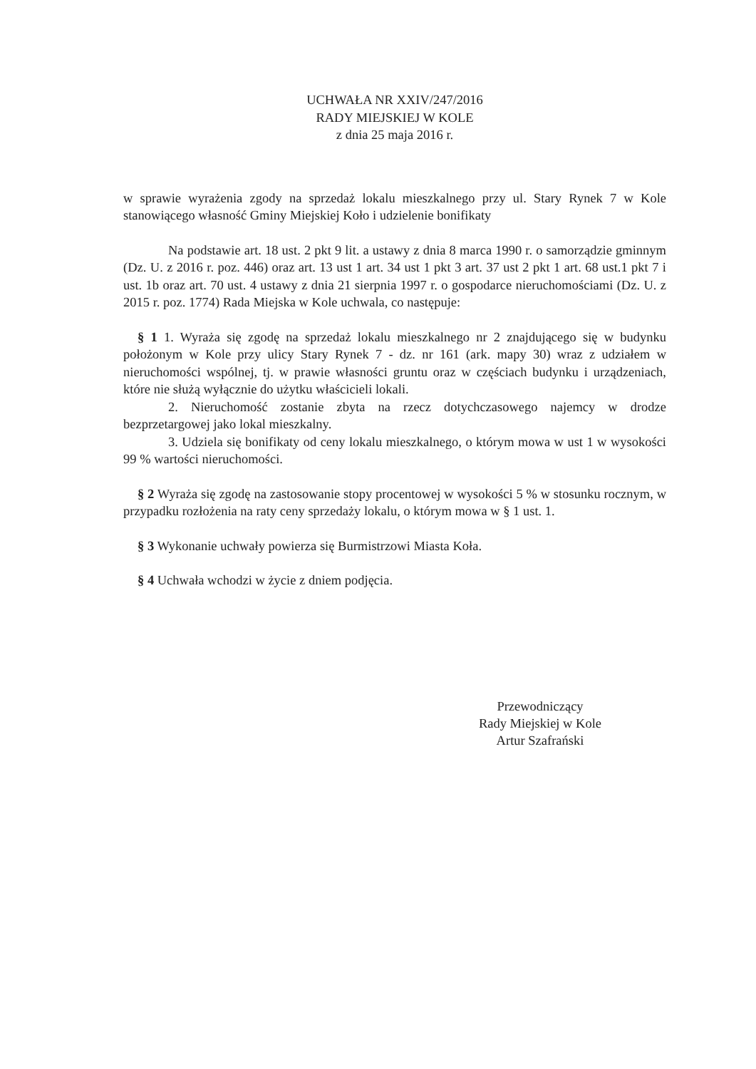UCHWAŁA NR XXIV/247/2016
RADY MIEJSKIEJ W KOLE
z dnia 25 maja 2016 r.
w sprawie wyrażenia zgody na sprzedaż lokalu mieszkalnego przy ul. Stary Rynek 7 w Kole stanowiącego własność Gminy Miejskiej Koło i udzielenie bonifikaty
Na podstawie art. 18 ust. 2 pkt 9 lit. a ustawy z dnia 8 marca 1990 r. o samorządzie gminnym (Dz. U. z 2016 r. poz. 446) oraz art. 13 ust 1 art. 34 ust 1 pkt 3 art. 37 ust 2 pkt 1 art. 68 ust.1 pkt 7 i ust. 1b oraz art. 70 ust. 4 ustawy z dnia 21 sierpnia 1997 r. o gospodarce nieruchomościami (Dz. U. z 2015 r. poz. 1774) Rada Miejska w Kole uchwala, co następuje:
§ 1 1. Wyraża się zgodę na sprzedaż lokalu mieszkalnego nr 2 znajdującego się w budynku położonym w Kole przy ulicy Stary Rynek 7 - dz. nr 161 (ark. mapy 30) wraz z udziałem w nieruchomości wspólnej, tj. w prawie własności gruntu oraz w częściach budynku i urządzeniach, które nie służą wyłącznie do użytku właścicieli lokali.
2. Nieruchomość zostanie zbyta na rzecz dotychczasowego najemcy w drodze bezprzetargowej jako lokal mieszkalny.
3. Udziela się bonifikaty od ceny lokalu mieszkalnego, o którym mowa w ust 1 w wysokości 99 % wartości nieruchomości.
§ 2 Wyraża się zgodę na zastosowanie stopy procentowej w wysokości 5 % w stosunku rocznym, w przypadku rozłożenia na raty ceny sprzedaży lokalu, o którym mowa w § 1 ust. 1.
§ 3 Wykonanie uchwały powierza się Burmistrzowi Miasta Koła.
§ 4 Uchwała wchodzi w życie z dniem podjęcia.
Przewodniczący
Rady Miejskiej w Kole
Artur Szafrański